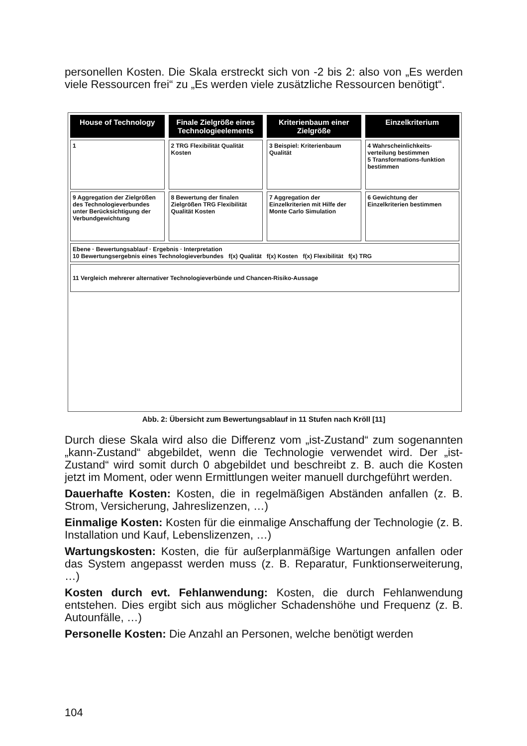personellen Kosten. Die Skala erstreckt sich von -2 bis 2: also von „Es werden viele Ressourcen frei“ zu „Es werden viele zusätzliche Ressourcen benötigt“.
House of Technology Finale Zielgröße eines Technologieelements
Kriterienbaum einer Zielgröße Einzelkriterium
1 2 TRG Flexibilität Qualität Kosten
3 Beispiel: Kriterienbaum Qualität
4 Wahrscheinlichkeits-verteilung bestimmen
5 Transformations-funktion bestimmen
9 Aggregation der Zielgrößen des Technologieverbundes unter Berücksichtigung der Verbundgewichtung
8 Bewertung der finalen Zielgrößen TRG Flexibilität Qualität Kosten
7 Aggregation der Einzelkriterien mit Hilfe der Monte Carlo Simulation
6 Gewichtung der Einzelkriterien bestimmen
Ebene · Bewertungsablauf · Ergebnis · Interpretation
10 Bewertungsergebnis eines Technologieverbundes f(x) Qualität f(x) Kosten f(x) Flexibilität f(x) TRG
11 Vergleich mehrerer alternativer Technologieverbünde und Chancen-Risiko-Aussage
Abb. 2: Übersicht zum Bewertungsablauf in 11 Stufen nach Kröll [11]
Durch diese Skala wird also die Differenz vom „ist-Zustand“ zum sogenannten „kann-Zustand“ abgebildet, wenn die Technologie verwendet wird. Der „ist-Zustand“ wird somit durch 0 abgebildet und beschreibt z. B. auch die Kosten jetzt im Moment, oder wenn Ermittlungen weiter manuell durchgeführt werden.
Dauerhafte Kosten: Kosten, die in regelmäßigen Abständen anfallen (z. B. Strom, Versicherung, Jahreslizenzen, …)
Einmalige Kosten: Kosten für die einmalige Anschaffung der Technologie (z. B. Installation und Kauf, Lebenslizenzen, …)
Wartungskosten: Kosten, die für außerplanmäßige Wartungen anfallen oder das System angepasst werden muss (z. B. Reparatur, Funktionserweiterung, …)
Kosten durch evt. Fehlanwendung: Kosten, die durch Fehlanwendung entstehen. Dies ergibt sich aus möglicher Schadenshöhe und Frequenz (z. B. Autounfälle, …)
Personelle Kosten: Die Anzahl an Personen, welche benötigt werden
104